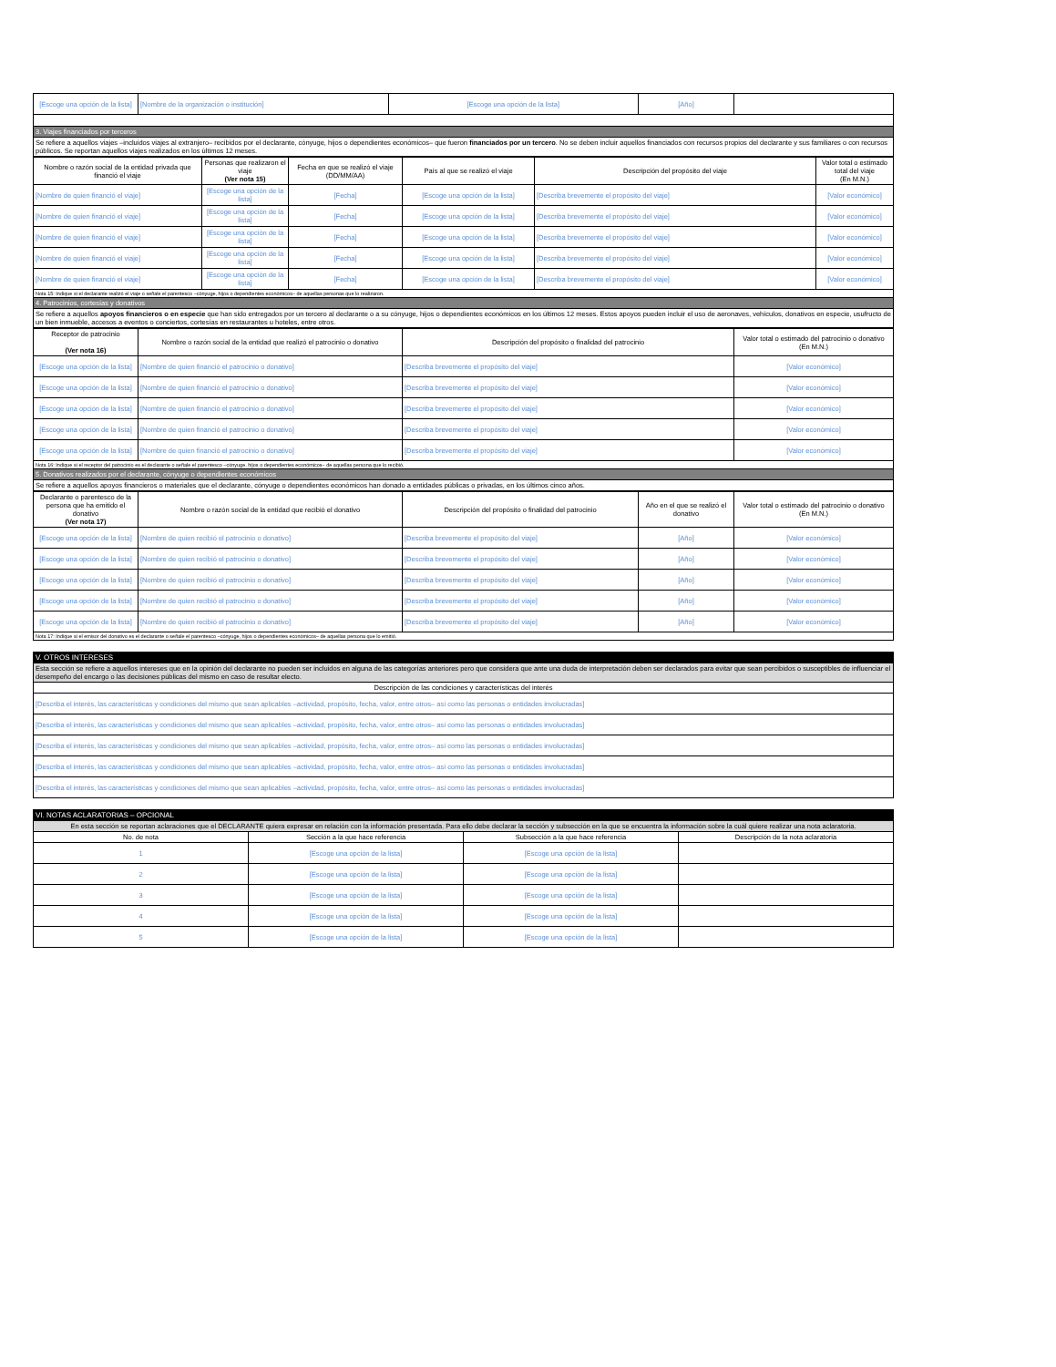| [Escoge una opción de la lista] | [Nombre de la organización o institución] | [Escoge una opción de la lista] | [Año] | |
| 3. Viajes financiados por terceros | | | | |
| Se refiere a aquellos viajes –incluidos viajes al extranjero– recibidos por el declarante, cónyuge, hijos o dependientes económicos– que fueron financiados por un tercero . No se deben incluir aquellos financiados con recursos propios del declarante y sus familiares o con recursos públicos. Se reportan aquellos viajes realizados en los últimos 12 meses. | | | | |
| Nombre o razón social de la entidad privada que financió el viaje | Personas que realizaron el viaje (Ver nota 15) | Fecha en que se realizó el viaje (DD/MM/AA) | País al que se realizó el viaje | Descripción del propósito del viaje | Valor total o estimado total del viaje (En M.N.) |
| [Nombre de quien financió el viaje] | [Escoge una opción de la lista] | [Fecha] | [Escoge una opción de la lista] | [Describa brevemente el propósito del viaje] | [Valor económico] |
| [Nombre de quien financió el viaje] | [Escoge una opción de la lista] | [Fecha] | [Escoge una opción de la lista] | [Describa brevemente el propósito del viaje] | [Valor económico] |
| [Nombre de quien financió el viaje] | [Escoge una opción de la lista] | [Fecha] | [Escoge una opción de la lista] | [Describa brevemente el propósito del viaje] | [Valor económico] |
| [Nombre de quien financió el viaje] | [Escoge una opción de la lista] | [Fecha] | [Escoge una opción de la lista] | [Describa brevemente el propósito del viaje] | [Valor económico] |
| [Nombre de quien financió el viaje] | [Escoge una opción de la lista] | [Fecha] | [Escoge una opción de la lista] | [Describa brevemente el propósito del viaje] | [Valor económico] |
| Nota 15: Indique si el declarante realizó el viaje o señale el parentesco –cónyuge, hijos o dependientes económicos– de aquellas personas que lo realizaron. | | | | | |
| 4. Patrocinios, cortesías y donativos | | | | | |
| Se refiere a aquellos apoyos financieros o en especie que han sido entregados por un tercero al declarante o a su cónyuge, hijos o dependientes económicos en los últimos 12 meses. Estos apoyos pueden incluir el uso de aeronaves, vehículos, donativos en especie, usufructo de un bien inmueble, accesos a eventos o conciertos, cortesías en restaurantes u hoteles, entre otros. | | | | | |
| Receptor de patrocinio (Ver nota 16) | Nombre o razón social de la entidad que realizó el patrocinio o donativo | Descripción del propósito o finalidad del patrocinio | Valor total o estimado del patrocinio o donativo (En M.N.) |
| [Escoge una opción de la lista] | [Nombre de quien financió el patrocinio o donativo] | [Describa brevemente el propósito del viaje] | [Valor económico] |
| [Escoge una opción de la lista] | [Nombre de quien financió el patrocinio o donativo] | [Describa brevemente el propósito del viaje] | [Valor económico] |
| [Escoge una opción de la lista] | [Nombre de quien financió el patrocinio o donativo] | [Describa brevemente el propósito del viaje] | [Valor económico] |
| [Escoge una opción de la lista] | [Nombre de quien financió el patrocinio o donativo] | [Describa brevemente el propósito del viaje] | [Valor económico] |
| [Escoge una opción de la lista] | [Nombre de quien financió el patrocinio o donativo] | [Describa brevemente el propósito del viaje] | [Valor económico] |
| Nota 16: Indique si el receptor del patrocinio es el declarante o señale el parentesco –cónyuge, hijos o dependientes económicos– de aquellas persona que lo recibió. | | | |
| 5. Donativos realizados por el declarante, cónyuge o dependientes económicos | | | |
| Se refiere a aquellos apoyos financieros o materiales que el declarante, cónyuge o dependientes económicos han donado a entidades públicas o privadas, en los últimos cinco años. | | | |
| Declarante o parentesco de la persona que ha emitido el donativo (Ver nota 17) | Nombre o razón social de la entidad que recibió el donativo | Descripción del propósito o finalidad del patrocinio | Año en el que se realizó el donativo | Valor total o estimado del patrocinio o donativo (En M.N.) |
| [Escoge una opción de la lista] | [Nombre de quien recibió el patrocinio o donativo] | [Describa brevemente el propósito del viaje] | [Año] | [Valor económico] |
| [Escoge una opción de la lista] | [Nombre de quien recibió el patrocinio o donativo] | [Describa brevemente el propósito del viaje] | [Año] | [Valor económico] |
| [Escoge una opción de la lista] | [Nombre de quien recibió el patrocinio o donativo] | [Describa brevemente el propósito del viaje] | [Año] | [Valor económico] |
| [Escoge una opción de la lista] | [Nombre de quien recibió el patrocinio o donativo] | [Describa brevemente el propósito del viaje] | [Año] | [Valor económico] |
| [Escoge una opción de la lista] | [Nombre de quien recibió el patrocinio o donativo] | [Describa brevemente el propósito del viaje] | [Año] | [Valor económico] |
| Nota 17: Indique si el emisor del donativo es el declarante o señale el parentesco –cónyuge, hijos o dependientes económicos– de aquellas persona que lo emitió. | | | | |
| V. OTROS INTERESES |
| Esta sección se refiere a aquellos intereses que en la opinión del declarante no pueden ser incluidos en alguna de las categorías anteriores pero que considera que ante una duda de interpretación deben ser declarados para evitar que sean percibidos o susceptibles de influenciar el desempeño del encargo o las decisiones públicas del mismo en caso de resultar electo. |
| Descripción de las condiciones y características del interés |
| [Describa el interés, las características y condiciones del mismo que sean aplicables –actividad, propósito, fecha, valor, entre otros– así como las personas o entidades involucradas] |
| [Describa el interés, las características y condiciones del mismo que sean aplicables –actividad, propósito, fecha, valor, entre otros– así como las personas o entidades involucradas] |
| [Describa el interés, las características y condiciones del mismo que sean aplicables –actividad, propósito, fecha, valor, entre otros– así como las personas o entidades involucradas] |
| [Describa el interés, las características y condiciones del mismo que sean aplicables –actividad, propósito, fecha, valor, entre otros– así como las personas o entidades involucradas] |
| [Describa el interés, las características y condiciones del mismo que sean aplicables –actividad, propósito, fecha, valor, entre otros– así como las personas o entidades involucradas] |
| VI. NOTAS ACLARATORIAS – OPCIONAL | | | |
| En esta sección se reportan aclaraciones que el DECLARANTE quiera expresar en relación con la información presentada. Para ello debe declarar la sección y subsección en la que se encuentra la información sobre la cuál quiere realizar una nota aclaratoria. | | | |
| No. de nota | Sección a la que hace referencia | Subsección a la que hace referencia | Descripción de la nota aclaratoria |
| 1 | [Escoge una opción de la lista] | [Escoge una opción de la lista] | |
| 2 | [Escoge una opción de la lista] | [Escoge una opción de la lista] | |
| 3 | [Escoge una opción de la lista] | [Escoge una opción de la lista] | |
| 4 | [Escoge una opción de la lista] | [Escoge una opción de la lista] | |
| 5 | [Escoge una opción de la lista] | [Escoge una opción de la lista] | |